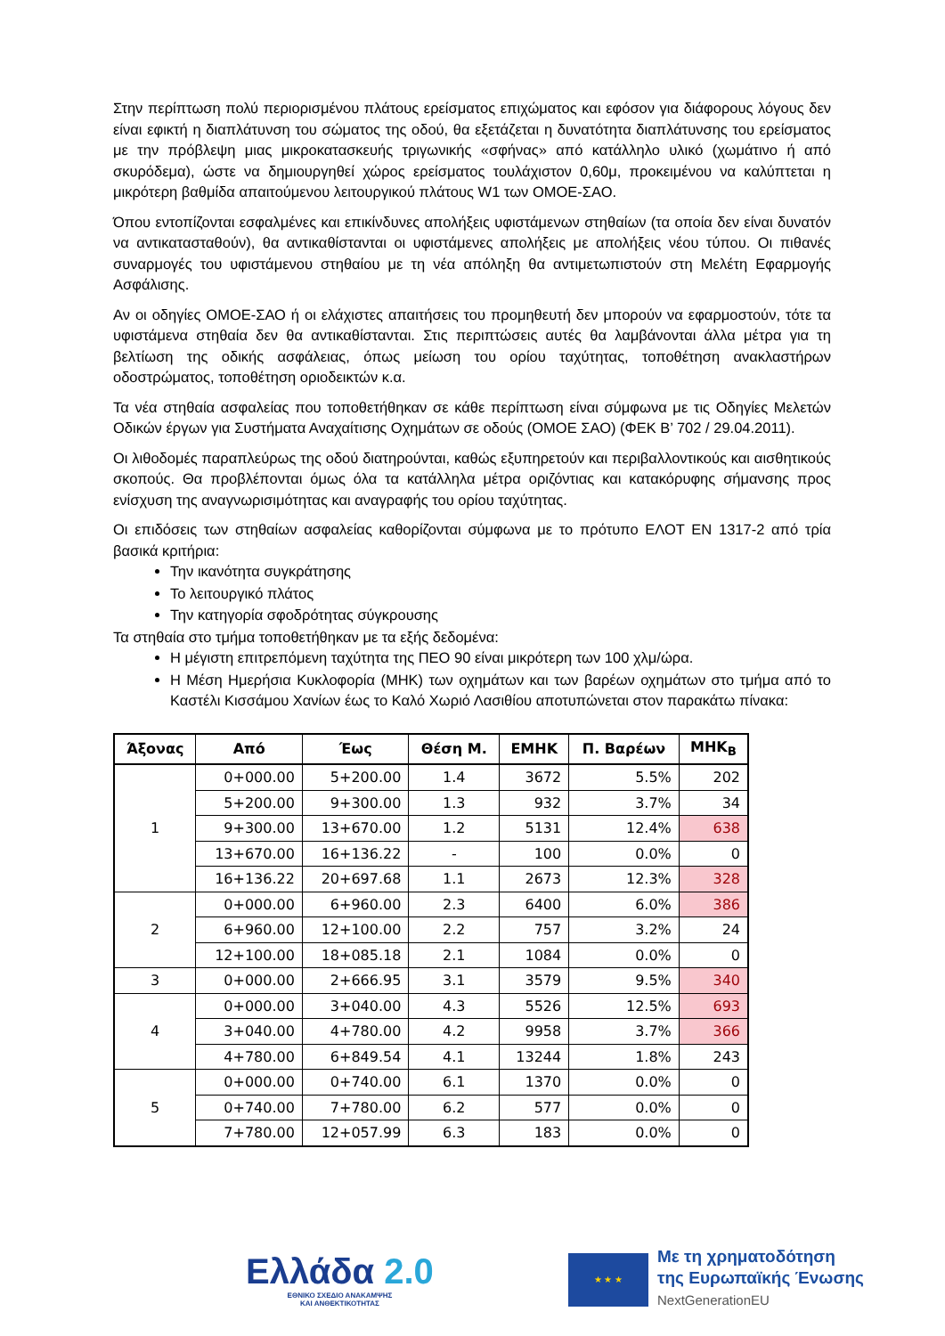Στην περίπτωση πολύ περιορισμένου πλάτους ερείσματος επιχώματος και εφόσον για διάφορους λόγους δεν είναι εφικτή η διαπλάτυνση του σώματος της οδού, θα εξετάζεται η δυνατότητα διαπλάτυνσης του ερείσματος με την πρόβλεψη μιας μικροκατασκευής τριγωνικής «σφήνας» από κατάλληλο υλικό (χωμάτινο ή από σκυρόδεμα), ώστε να δημιουργηθεί χώρος ερείσματος τουλάχιστον 0,60μ, προκειμένου να καλύπτεται η μικρότερη βαθμίδα απαιτούμενου λειτουργικού πλάτους W1 των ΟΜΟΕ-ΣΑΟ.
Όπου εντοπίζονται εσφαλμένες και επικίνδυνες απολήξεις υφιστάμενων στηθαίων (τα οποία δεν είναι δυνατόν να αντικατασταθούν), θα αντικαθίστανται οι υφιστάμενες απολήξεις με απολήξεις νέου τύπου. Οι πιθανές συναρμογές του υφιστάμενου στηθαίου με τη νέα απόληξη θα αντιμετωπιστούν στη Μελέτη Εφαρμογής Ασφάλισης.
Αν οι οδηγίες ΟΜΟΕ-ΣΑΟ ή οι ελάχιστες απαιτήσεις του προμηθευτή δεν μπορούν να εφαρμοστούν, τότε τα υφιστάμενα στηθαία δεν θα αντικαθίστανται. Στις περιπτώσεις αυτές θα λαμβάνονται άλλα μέτρα για τη βελτίωση της οδικής ασφάλειας, όπως μείωση του ορίου ταχύτητας, τοποθέτηση ανακλαστήρων οδοστρώματος, τοποθέτηση οριοδεικτών κ.α.
Τα νέα στηθαία ασφαλείας που τοποθετήθηκαν σε κάθε περίπτωση είναι σύμφωνα με τις Οδηγίες Μελετών Οδικών έργων για Συστήματα Αναχαίτισης Οχημάτων σε οδούς (ΟΜΟΕ ΣΑΟ) (ΦΕΚ Β’ 702 / 29.04.2011).
Οι λιθοδομές παραπλεύρως της οδού διατηρούνται, καθώς εξυπηρετούν και περιβαλλοντικούς και αισθητικούς σκοπούς. Θα προβλέπονται όμως όλα τα κατάλληλα μέτρα οριζόντιας και κατακόρυφης σήμανσης προς ενίσχυση της αναγνωρισιμότητας και αναγραφής του ορίου ταχύτητας.
Οι επιδόσεις των στηθαίων ασφαλείας καθορίζονται σύμφωνα με το πρότυπο ΕΛΟΤ ΕΝ 1317-2 από τρία βασικά κριτήρια:
Την ικανότητα συγκράτησης
Το λειτουργικό πλάτος
Την κατηγορία σφοδρότητας σύγκρουσης
Τα στηθαία στο τμήμα τοποθετήθηκαν με τα εξής δεδομένα:
Η μέγιστη επιτρεπόμενη ταχύτητα της ΠΕΟ 90 είναι μικρότερη των 100 χλμ/ώρα.
Η Μέση Ημερήσια Κυκλοφορία (ΜΗΚ) των οχημάτων και των βαρέων οχημάτων στο τμήμα από το Καστέλι Κισσάμου Χανίων έως το Καλό Χωριό Λασιθίου αποτυπώνεται στον παρακάτω πίνακα:
| Άξονας | Από | Έως | Θέση Μ. | ΕΜΗΚ | Π. Βαρέων | ΜΗΚ<sub>Β</sub> |
| --- | --- | --- | --- | --- | --- | --- |
| 1 | 0+000.00 | 5+200.00 | 1.4 | 3672 | 5.5% | 202 |
| | 5+200.00 | 9+300.00 | 1.3 | 932 | 3.7% | 34 |
| | 9+300.00 | 13+670.00 | 1.2 | 5131 | 12.4% | 638 |
| | 13+670.00 | 16+136.22 | - | 100 | 0.0% | 0 |
| | 16+136.22 | 20+697.68 | 1.1 | 2673 | 12.3% | 328 |
| 2 | 0+000.00 | 6+960.00 | 2.3 | 6400 | 6.0% | 386 |
| | 6+960.00 | 12+100.00 | 2.2 | 757 | 3.2% | 24 |
| | 12+100.00 | 18+085.18 | 2.1 | 1084 | 0.0% | 0 |
| 3 | 0+000.00 | 2+666.95 | 3.1 | 3579 | 9.5% | 340 |
| 4 | 0+000.00 | 3+040.00 | 4.3 | 5526 | 12.5% | 693 |
| | 3+040.00 | 4+780.00 | 4.2 | 9958 | 3.7% | 366 |
| | 4+780.00 | 6+849.54 | 4.1 | 13244 | 1.8% | 243 |
| 5 | 0+000.00 | 0+740.00 | 6.1 | 1370 | 0.0% | 0 |
| | 0+740.00 | 7+780.00 | 6.2 | 577 | 0.0% | 0 |
| | 7+780.00 | 12+057.99 | 6.3 | 183 | 0.0% | 0 |
Ελλάδα 2.0
ΕΘΝΙΚΟ ΣΧΕΔΙΟ ΑΝΑΚΑΜΨΗΣ
ΚΑΙ ΑΝΘΕΚΤΙΚΟΤΗΤΑΣ
★ ★ ★
Με τη χρηματοδότηση
της Ευρωπαϊκής Ένωσης
NextGenerationEU